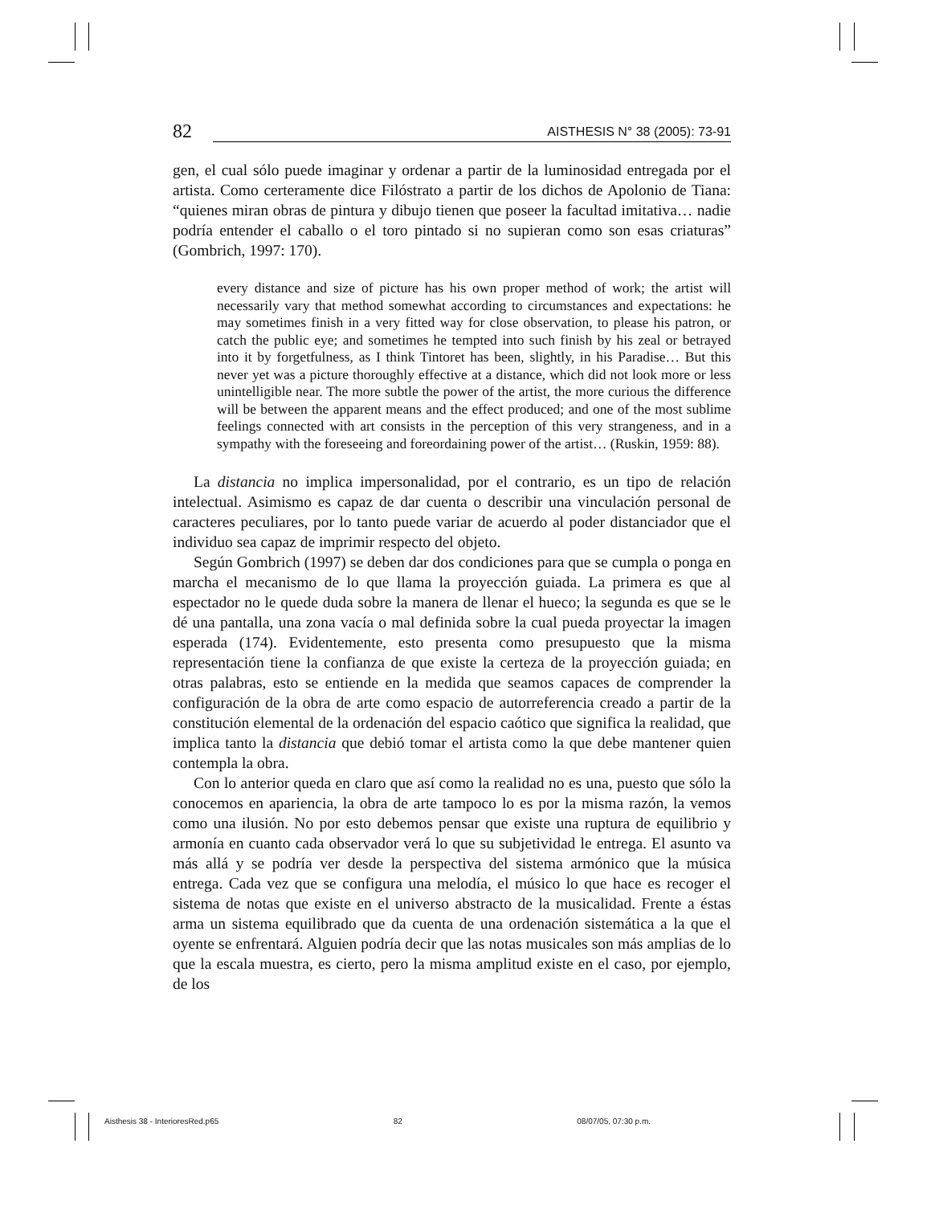82 AISTHESIS N° 38 (2005): 73-91
gen, el cual sólo puede imaginar y ordenar a partir de la luminosidad entregada por el artista. Como certeramente dice Filóstrato a partir de los dichos de Apolonio de Tiana: “quienes miran obras de pintura y dibujo tienen que poseer la facultad imitativa… nadie podría entender el caballo o el toro pintado si no supieran como son esas criaturas” (Gombrich, 1997: 170).
every distance and size of picture has his own proper method of work; the artist will necessarily vary that method somewhat according to circumstances and expectations: he may sometimes finish in a very fitted way for close observation, to please his patron, or catch the public eye; and sometimes he tempted into such finish by his zeal or betrayed into it by forgetfulness, as I think Tintoret has been, slightly, in his Paradise… But this never yet was a picture thoroughly effective at a distance, which did not look more or less unintelligible near. The more subtle the power of the artist, the more curious the difference will be between the apparent means and the effect produced; and one of the most sublime feelings connected with art consists in the perception of this very strangeness, and in a sympathy with the foreseeing and foreordaining power of the artist… (Ruskin, 1959: 88).
La distancia no implica impersonalidad, por el contrario, es un tipo de relación intelectual. Asimismo es capaz de dar cuenta o describir una vinculación personal de caracteres peculiares, por lo tanto puede variar de acuerdo al poder distanciador que el individuo sea capaz de imprimir respecto del objeto.
Según Gombrich (1997) se deben dar dos condiciones para que se cumpla o ponga en marcha el mecanismo de lo que llama la proyección guiada. La primera es que al espectador no le quede duda sobre la manera de llenar el hueco; la segunda es que se le dé una pantalla, una zona vacía o mal definida sobre la cual pueda proyectar la imagen esperada (174). Evidentemente, esto presenta como presupuesto que la misma representación tiene la confianza de que existe la certeza de la proyección guiada; en otras palabras, esto se entiende en la medida que seamos capaces de comprender la configuración de la obra de arte como espacio de autorreferencia creado a partir de la constitución elemental de la ordenación del espacio caótico que significa la realidad, que implica tanto la distancia que debió tomar el artista como la que debe mantener quien contempla la obra.
Con lo anterior queda en claro que así como la realidad no es una, puesto que sólo la conocemos en apariencia, la obra de arte tampoco lo es por la misma razón, la vemos como una ilusión. No por esto debemos pensar que existe una ruptura de equilibrio y armonía en cuanto cada observador verá lo que su subjetividad le entrega. El asunto va más allá y se podría ver desde la perspectiva del sistema armónico que la música entrega. Cada vez que se configura una melodía, el músico lo que hace es recoger el sistema de notas que existe en el universo abstracto de la musicalidad. Frente a éstas arma un sistema equilibrado que da cuenta de una ordenación sistemática a la que el oyente se enfrentará. Alguien podría decir que las notas musicales son más amplias de lo que la escala muestra, es cierto, pero la misma amplitud existe en el caso, por ejemplo, de los
Aisthesis 38 - InterioresRed.p65 82 08/07/05, 07:30 p.m.